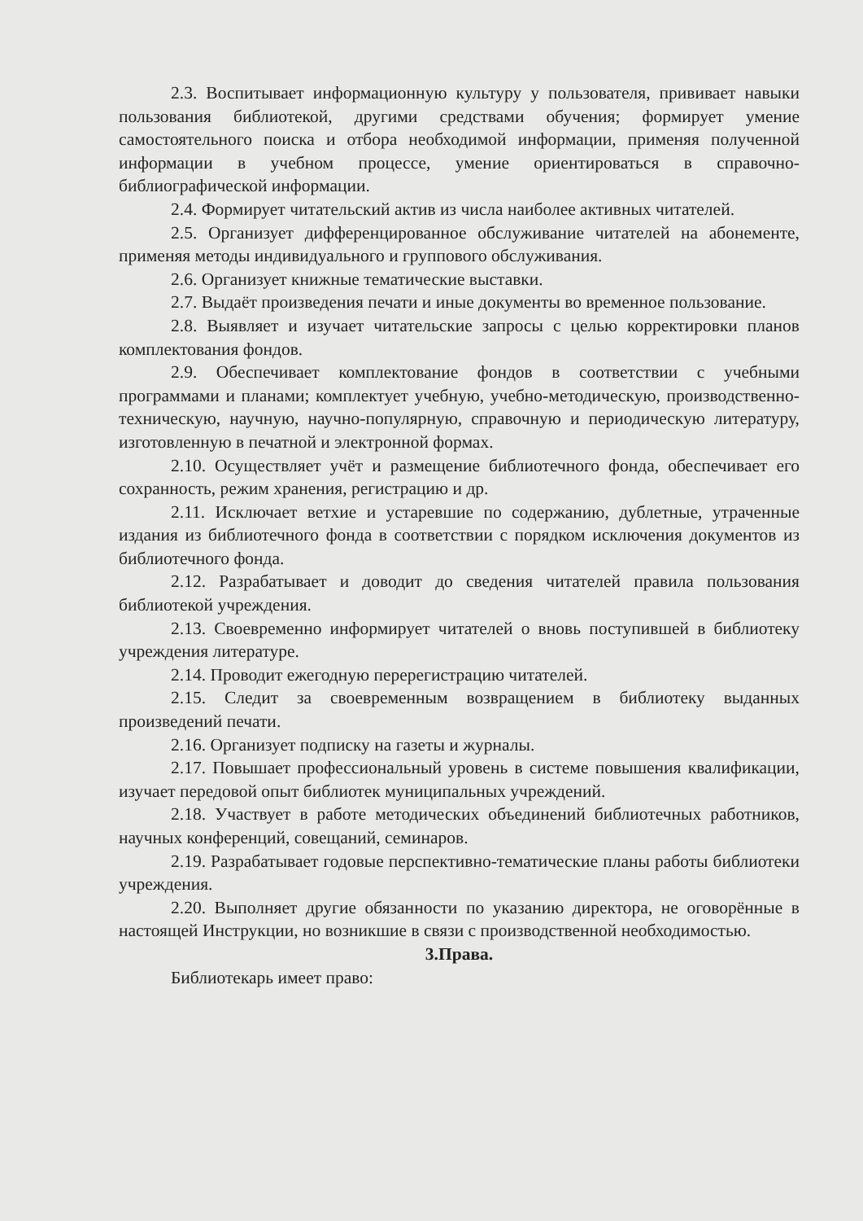2.3. Воспитывает информационную культуру у пользователя, прививает навыки пользования библиотекой, другими средствами обучения; формирует умение самостоятельного поиска и отбора необходимой информации, применяя полученной информации в учебном процессе, умение ориентироваться в справочно-библиографической информации.
2.4. Формирует читательский актив из числа наиболее активных читателей.
2.5. Организует дифференцированное обслуживание читателей на абонементе, применяя методы индивидуального и группового обслуживания.
2.6. Организует книжные тематические выставки.
2.7. Выдаёт произведения печати и иные документы во временное пользование.
2.8. Выявляет и изучает читательские запросы с целью корректировки планов комплектования фондов.
2.9. Обеспечивает комплектование фондов в соответствии с учебными программами и планами; комплектует учебную, учебно-методическую, производственно-техническую, научную, научно-популярную, справочную и периодическую литературу, изготовленную в печатной и электронной формах.
2.10. Осуществляет учёт и размещение библиотечного фонда, обеспечивает его сохранность, режим хранения, регистрацию и др.
2.11. Исключает ветхие и устаревшие по содержанию, дублетные, утраченные издания из библиотечного фонда в соответствии с порядком исключения документов из библиотечного фонда.
2.12. Разрабатывает и доводит до сведения читателей правила пользования библиотекой учреждения.
2.13. Своевременно информирует читателей о вновь поступившей в библиотеку учреждения литературе.
2.14. Проводит ежегодную перерегистрацию читателей.
2.15. Следит за своевременным возвращением в библиотеку выданных произведений печати.
2.16. Организует подписку на газеты и журналы.
2.17. Повышает профессиональный уровень в системе повышения квалификации, изучает передовой опыт библиотек муниципальных учреждений.
2.18. Участвует в работе методических объединений библиотечных работников, научных конференций, совещаний, семинаров.
2.19. Разрабатывает годовые перспективно-тематические планы работы библиотеки учреждения.
2.20. Выполняет другие обязанности по указанию директора, не оговорённые в настоящей Инструкции, но возникшие в связи с производственной необходимостью.
3.Права.
Библиотекарь имеет право: